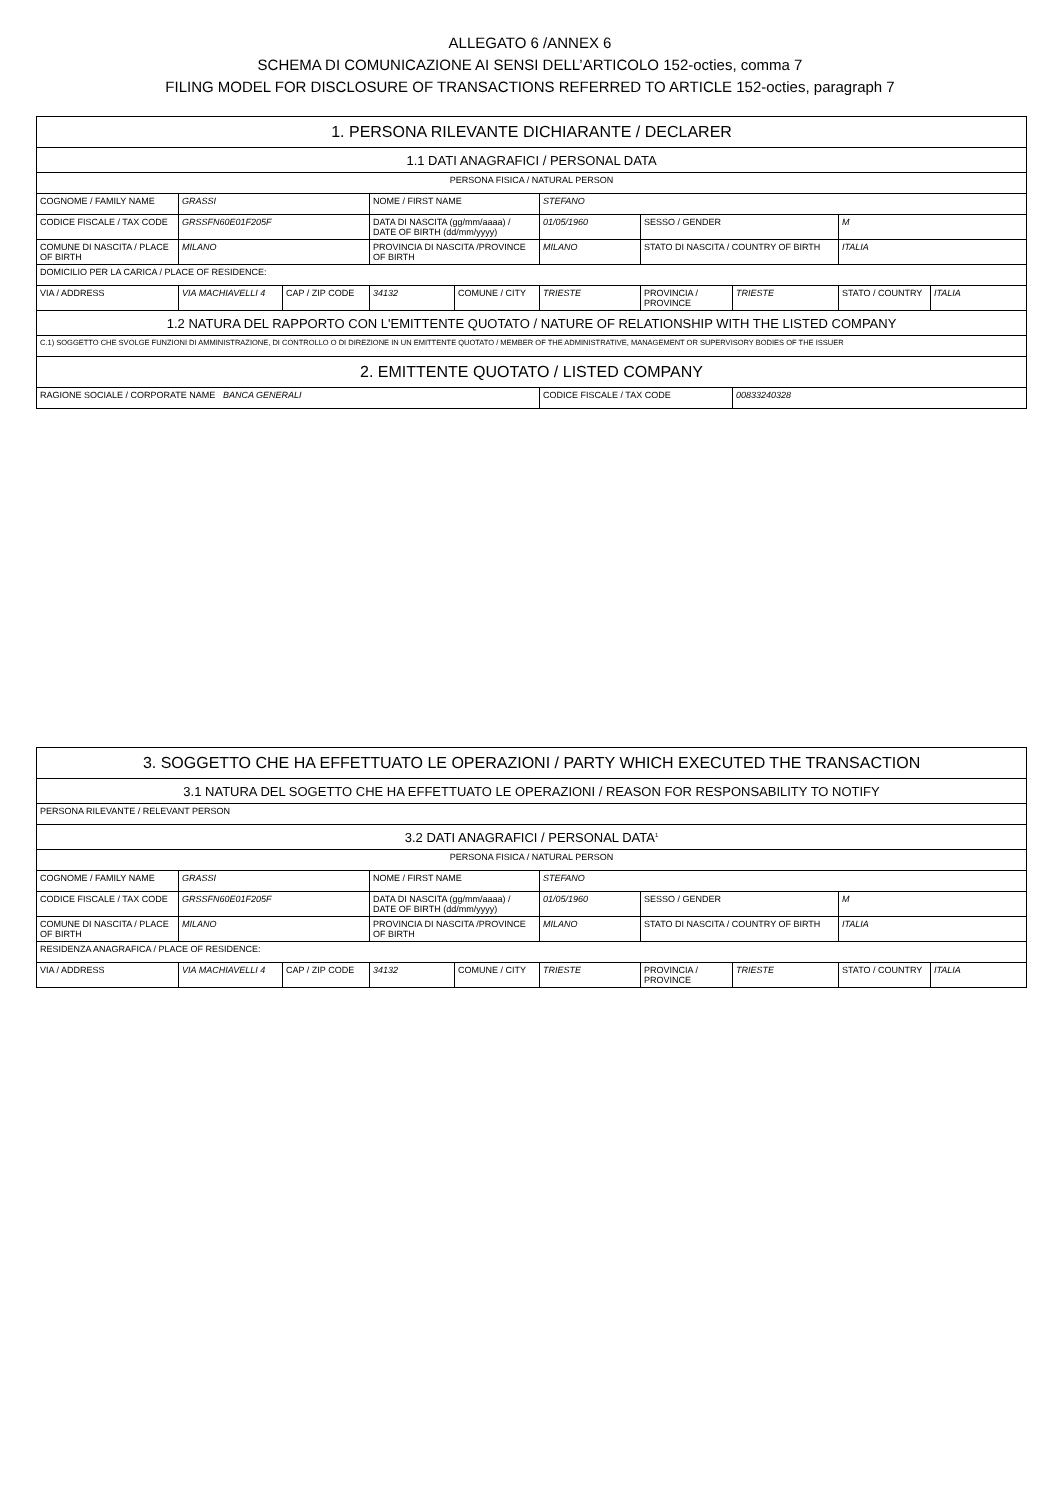ALLEGATO 6 /ANNEX 6
SCHEMA DI COMUNICAZIONE AI SENSI DELL’ARTICOLO 152-octies, comma 7
FILING MODEL FOR DISCLOSURE OF TRANSACTIONS REFERRED TO ARTICLE 152-octies, paragraph 7
| 1. PERSONA RILEVANTE DICHIARANTE / DECLARER | | | | | | | | | |
| 1.1 DATI ANAGRAFICI / PERSONAL DATA | | | | | | | | | |
| PERSONA FISICA / NATURAL PERSON | | | | | | | | | |
| COGNOME / FAMILY NAME | GRASSI | | NOME / FIRST NAME | | STEFANO | | | | |
| CODICE FISCALE / TAX CODE | GRSSFN60E01F205F | | DATA DI NASCITA (gg/mm/aaaa) / DATE OF BIRTH (dd/mm/yyyy) | | 01/05/1960 | SESSO / GENDER | | M | |
| COMUNE DI NASCITA / PLACE OF BIRTH | MILANO | | PROVINCIA DI NASCITA /PROVINCE OF BIRTH | | MILANO | STATO DI NASCITA / COUNTRY OF BIRTH | | ITALIA | |
| DOMICILIO PER LA CARICA / PLACE OF RESIDENCE: | | | | | | | | | |
| VIA / ADDRESS | VIA MACHIAVELLI 4 | CAP / ZIP CODE | 34132 | COMUNE / CITY | TRIESTE | PROVINCIA / PROVINCE | TRIESTE | STATO / COUNTRY | ITALIA |
| 1.2 NATURA DEL RAPPORTO CON L'EMITTENTE QUOTATO / NATURE OF RELATIONSHIP WITH THE LISTED COMPANY | | | | | | | | | |
| C.1) SOGGETTO CHE SVOLGE FUNZIONI DI AMMINISTRAZIONE, DI CONTROLLO O DI DIREZIONE IN UN EMITTENTE QUOTATO / MEMBER OF THE ADMINISTRATIVE, MANAGEMENT OR SUPERVISORY BODIES OF THE ISSUER | | | | | | | | | |
| 2. EMITTENTE QUOTATO / LISTED COMPANY | | | | | | | | | |
| RAGIONE SOCIALE / CORPORATE NAME BANCA GENERALI | | | | | CODICE FISCALE / TAX CODE | | 00833240328 | | |
| 3. SOGGETTO CHE HA EFFETTUATO LE OPERAZIONI / PARTY WHICH EXECUTED THE TRANSACTION | | | | | | | | | |
| 3.1 NATURA DEL SOGETTO CHE HA EFFETTUATO LE OPERAZIONI / REASON FOR RESPONSABILITY TO NOTIFY | | | | | | | | | |
| PERSONA RILEVANTE / RELEVANT PERSON | | | | | | | | | |
| 3.2 DATI ANAGRAFICI / PERSONAL DATA<sup>1</sup> | | | | | | | | | |
| PERSONA FISICA / NATURAL PERSON | | | | | | | | | |
| COGNOME / FAMILY NAME | GRASSI | | NOME / FIRST NAME | | STEFANO | | | | |
| CODICE FISCALE / TAX CODE | GRSSFN60E01F205F | | DATA DI NASCITA (gg/mm/aaaa) / DATE OF BIRTH (dd/mm/yyyy) | | 01/05/1960 | SESSO / GENDER | | M | |
| COMUNE DI NASCITA / PLACE OF BIRTH | MILANO | | PROVINCIA DI NASCITA /PROVINCE OF BIRTH | | MILANO | STATO DI NASCITA / COUNTRY OF BIRTH | | ITALIA | |
| RESIDENZA ANAGRAFICA / PLACE OF RESIDENCE: | | | | | | | | | |
| VIA / ADDRESS | VIA MACHIAVELLI 4 | CAP / ZIP CODE | 34132 | COMUNE / CITY | TRIESTE | PROVINCIA / PROVINCE | TRIESTE | STATO / COUNTRY | ITALIA |